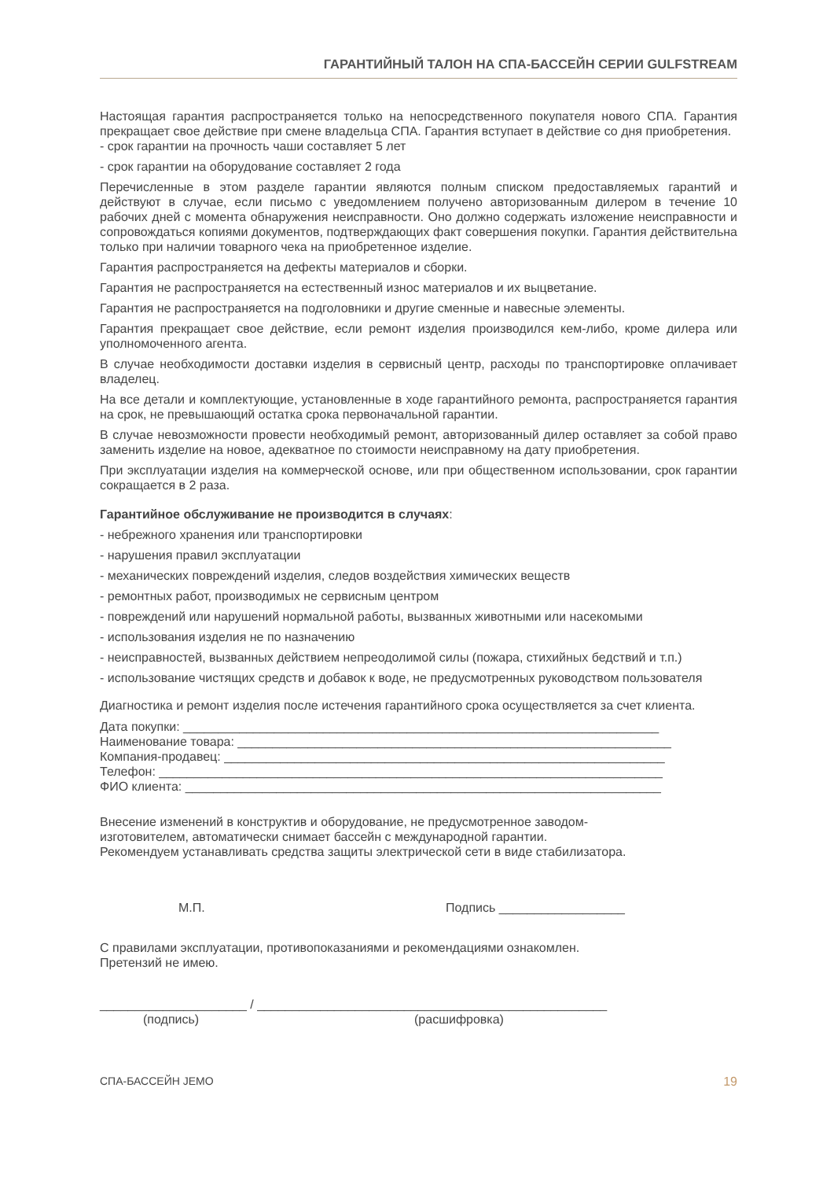ГАРАНТИЙНЫЙ ТАЛОН НА СПА-БАССЕЙН СЕРИИ GULFSTREAM
Настоящая гарантия распространяется только на непосредственного покупателя нового СПА. Гарантия прекращает свое действие при смене владельца СПА. Гарантия вступает в действие со дня приобретения.
- срок гарантии на прочность чаши составляет 5 лет
- срок гарантии на оборудование составляет 2 года
Перечисленные в этом разделе гарантии являются полным списком предоставляемых гарантий и действуют в случае, если письмо с уведомлением получено авторизованным дилером в течение 10 рабочих дней с момента обнаружения неисправности. Оно должно содержать изложение неисправности и сопровождаться копиями документов, подтверждающих факт совершения покупки. Гарантия действительна только при наличии товарного чека на приобретенное изделие.
Гарантия распространяется на дефекты материалов и сборки.
Гарантия не распространяется на естественный износ материалов и их выцветание.
Гарантия не распространяется на подголовники и другие сменные и навесные элементы.
Гарантия прекращает свое действие, если ремонт изделия производился кем-либо, кроме дилера или уполномоченного агента.
В случае необходимости доставки изделия в сервисный центр, расходы по транспортировке оплачивает владелец.
На все детали и комплектующие, установленные в ходе гарантийного ремонта, распространяется гарантия на срок, не превышающий остатка срока первоначальной гарантии.
В случае невозможности провести необходимый ремонт, авторизованный дилер оставляет за собой право заменить изделие на новое, адекватное по стоимости неисправному на дату приобретения.
При эксплуатации изделия на коммерческой основе, или при общественном использовании, срок гарантии сокращается в 2 раза.
Гарантийное обслуживание не производится в случаях:
- небрежного хранения или транспортировки
- нарушения правил эксплуатации
- механических повреждений изделия, следов воздействия химических веществ
- ремонтных работ, производимых не сервисным центром
- повреждений или нарушений нормальной работы, вызванных животными или насекомыми
- использования изделия не по назначению
- неисправностей, вызванных действием непреодолимой силы (пожара, стихийных бедствий и т.п.)
- использование чистящих средств и добавок к воде, не предусмотренных руководством пользователя
Диагностика и ремонт изделия после истечения гарантийного срока осуществляется за счет клиента.
Дата покупки: ____________________________________________________________________
Наименование товара: ______________________________________________________________
Компания-продавец: _______________________________________________________________
Телефон: ________________________________________________________________________
ФИО клиента: ____________________________________________________________________
Внесение изменений в конструктив и оборудование, не предусмотренное заводом-
изготовителем, автоматически снимает бассейн с международной гарантии.
Рекомендуем устанавливать средства защиты электрической сети в виде стабилизатора.
М.П. Подпись __________________
С правилами эксплуатации, противопоказаниями и рекомендациями ознакомлен.
Претензий не имею.
_____________________ / __________________________________________________
(подпись) (расшифровка)
СПА-БАССЕЙН JEMO 19